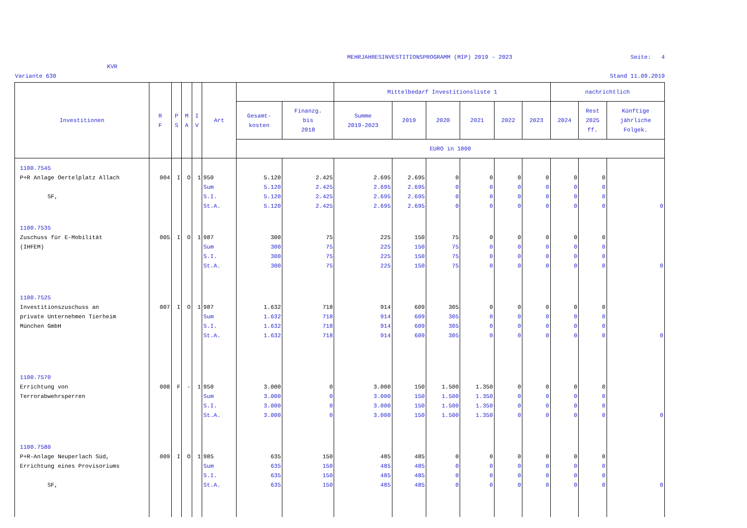MEHRJAHRESINVESTITIONSPROGRAMM (MIP) 2019 - 2023 Seite: 4
KVR
Variante 630 Stand 11.09.2019
| Investitionen | R F | P S | M A | I V | Art | | | Mittelbedarf Investitionsliste 1 | | | | | | nachrichtlich | | |
| --- | --- | --- | --- | --- | --- | --- | --- | --- | --- | --- | --- | --- | --- | --- | --- | --- |
| | | | | | | Gesamt- kosten | Finanzg. bis 2018 | Summe 2019-2023 | 2019 | 2020 | 2021 | 2022 | 2023 | 2024 | Rest 2025 ff. | Künftige jährliche Folgek. |
| | | | | | | EURO in 1000 | | | | | | | | | | |
| 1100.7545 P+R Anlage Oertelplatz Allach SF, | 004 | I | O | 1 | 950 Sum S.I. St.A. | 5.120 5.120 5.120 5.120 | 2.425 2.425 2.425 2.425 | 2.695 2.695 2.695 2.695 | 2.695 2.695 2.695 2.695 | 0 0 0 0 | 0 0 0 0 | 0 0 0 0 | 0 0 0 0 | 0 0 0 0 | 0 0 0 0 | 0 |
| 1100.7535 Zuschuss für E-Mobilität (IHFEM) | 005 | I | O | 1 | 987 Sum S.I. St.A. | 300 300 300 300 | 75 75 75 75 | 225 225 225 225 | 150 150 150 150 | 75 75 75 75 | 0 0 0 0 | 0 0 0 0 | 0 0 0 0 | 0 0 0 0 | 0 0 0 0 | 0 |
| 1100.7525 Investitionszuschuss an private Unternehmen Tierheim München GmbH | 007 | I | O | 1 | 987 Sum S.I. St.A. | 1.632 1.632 1.632 1.632 | 718 718 718 718 | 914 914 914 914 | 609 609 609 609 | 305 305 305 305 | 0 0 0 0 | 0 0 0 0 | 0 0 0 0 | 0 0 0 0 | 0 0 0 0 | 0 |
| 1100.7570 Errichtung von Terrorabwehrsperren | 008 | F | - | 1 | 950 Sum S.I. St.A. | 3.000 3.000 3.000 3.000 | 0 0 0 0 | 3.000 3.000 3.000 3.000 | 150 150 150 150 | 1.500 1.500 1.500 1.500 | 1.350 1.350 1.350 1.350 | 0 0 0 0 | 0 0 0 0 | 0 0 0 0 | 0 0 0 0 | 0 |
| 1100.7580 P+R-Anlage Neuperlach Süd, Errichtung eines Provisoriums SF, | 009 | I | O | 1 | 985 Sum S.I. St.A. | 635 635 635 635 | 150 150 150 150 | 485 485 485 485 | 485 485 485 485 | 0 0 0 0 | 0 0 0 0 | 0 0 0 0 | 0 0 0 0 | 0 0 0 0 | 0 0 0 0 | 0 |